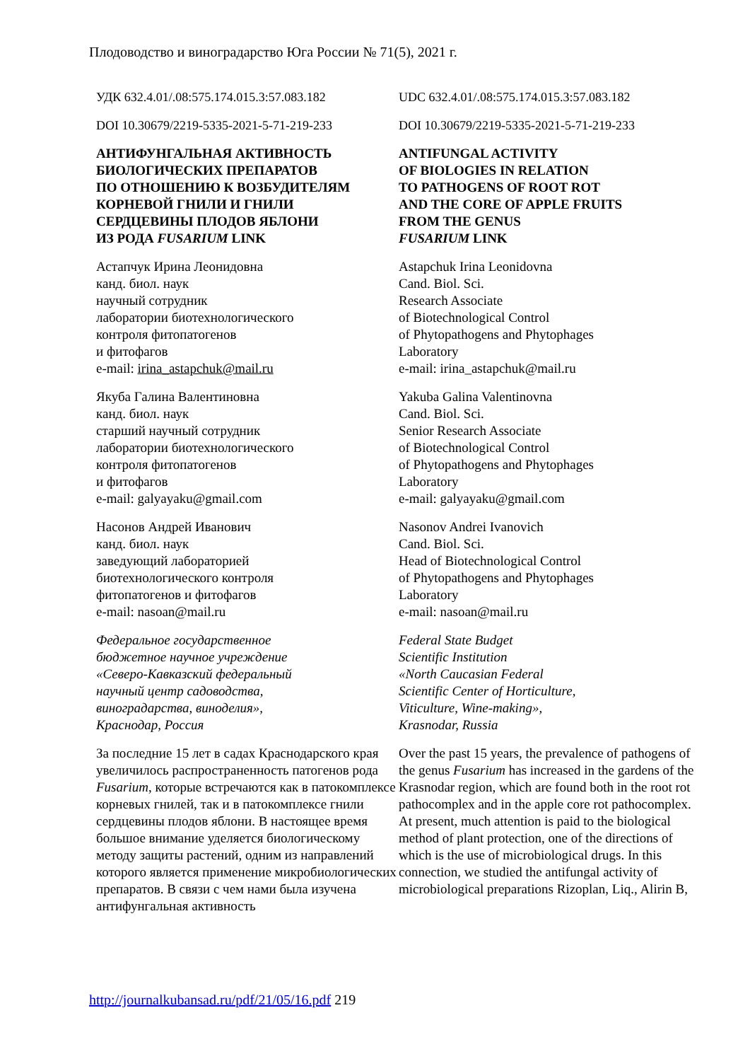Плодоводство и виноградарство Юга России № 71(5), 2021 г.
УДК 632.4.01/.08:575.174.015.3:57.083.182
DOI 10.30679/2219-5335-2021-5-71-219-233
АНТИФУНГАЛЬНАЯ АКТИВНОСТЬ
БИОЛОГИЧЕСКИХ ПРЕПАРАТОВ
ПО ОТНОШЕНИЮ К ВОЗБУДИТЕЛЯМ
КОРНЕВОЙ ГНИЛИ И ГНИЛИ
СЕРДЦЕВИНЫ ПЛОДОВ ЯБЛОНИ
ИЗ РОДА FUSARIUM LINK
Астапчук Ирина Леонидовна
канд. биол. наук
научный сотрудник
лаборатории биотехнологического
контроля фитопатогенов
и фитофагов
e-mail: irina_astapchuk@mail.ru
Якуба Галина Валентиновна
канд. биол. наук
старший научный сотрудник
лаборатории биотехнологического
контроля фитопатогенов
и фитофагов
e-mail: galyayaku@gmail.com
Насонов Андрей Иванович
канд. биол. наук
заведующий лабораторией
биотехнологического контроля
фитопатогенов и фитофагов
e-mail: nasoan@mail.ru
Федеральное государственное
бюджетное научное учреждение
«Северо-Кавказский федеральный
научный центр садоводства,
виноградарства, виноделия»,
Краснодар, Россия
За последние 15 лет в садах Краснодарского края увеличилось распространенность патогенов рода Fusarium, которые встречаются как в патокомплексе корневых гнилей, так и в патокомплексе гнили сердцевины плодов яблони. В настоящее время большое внимание уделяется биологическому методу защиты растений, одним из направлений которого является применение микробиологических препаратов. В связи с чем нами была изучена антифунгальная активность
UDC 632.4.01/.08:575.174.015.3:57.083.182
DOI 10.30679/2219-5335-2021-5-71-219-233
ANTIFUNGAL ACTIVITY
OF BIOLOGIES IN RELATION
TO PATHOGENS OF ROOT ROT
AND THE CORE OF APPLE FRUITS
FROM THE GENUS
FUSARIUM LINK
Astapchuk Irina Leonidovna
Cand. Biol. Sci.
Research Associate
of Biotechnological Control
of Phytopathogens and Phytophages
Laboratory
e-mail: irina_astapchuk@mail.ru
Yakuba Galina Valentinovna
Cand. Biol. Sci.
Senior Research Associate
of Biotechnological Control
of Phytopathogens and Phytophages
Laboratory
e-mail: galyayaku@gmail.com
Nasonov Andrei Ivanovich
Cand. Biol. Sci.
Head of Biotechnological Control
of Phytopathogens and Phytophages
Laboratory
e-mail: nasoan@mail.ru
Federal State Budget
Scientific Institution
«North Caucasian Federal
Scientific Center of Horticulture,
Viticulture, Wine-making»,
Krasnodar, Russia
Over the past 15 years, the prevalence of pathogens of the genus Fusarium has increased in the gardens of the Krasnodar region, which are found both in the root rot pathocomplex and in the apple core rot pathocomplex. At present, much attention is paid to the biological method of plant protection, one of the directions of which is the use of microbiological drugs. In this connection, we studied the antifungal activity of microbiological preparations Rizoplan, Liq., Alirin B,
http://journalkubansad.ru/pdf/21/05/16.pdf 219